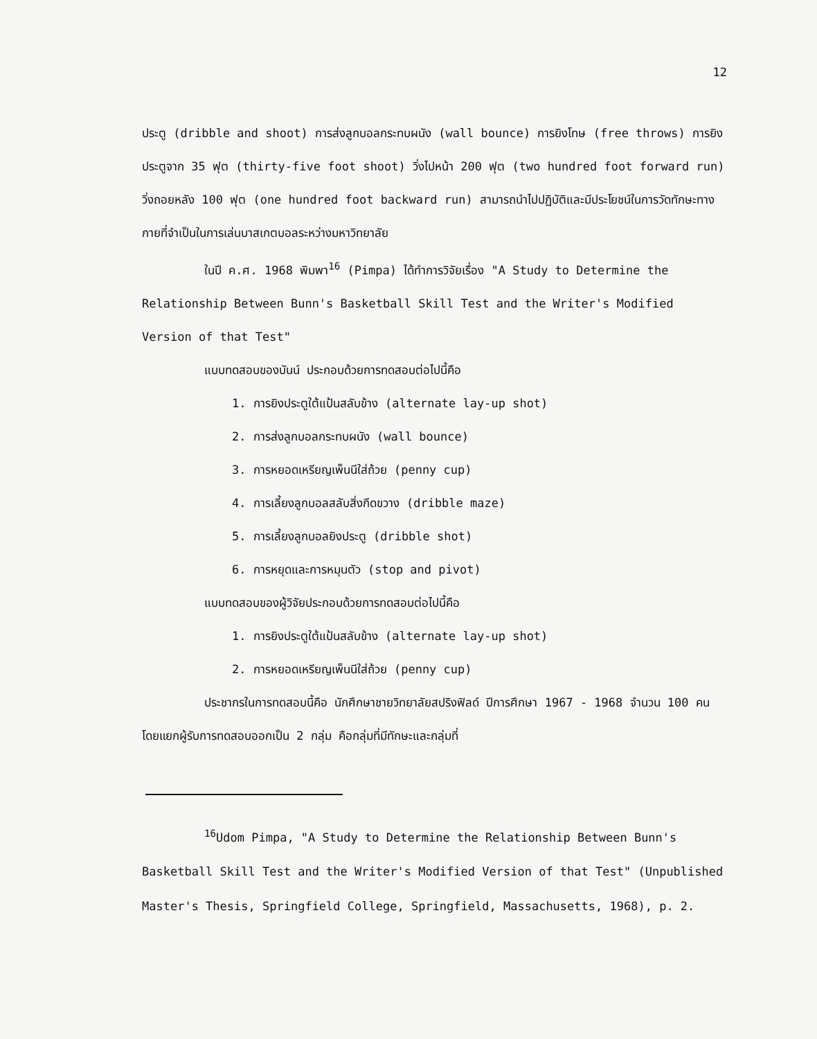12
ประตู (dribble and shoot) การส่งลูกบอลกระทบผนัง (wall bounce) การยิงโทษ (free throws) การยิงประตูจาก 35 ฟุต (thirty-five foot shoot) วิ่งไปหน้า 200 ฟุต (two hundred foot forward run) วิ่งถอยหลัง 100 ฟุต (one hundred foot backward run) สามารถนำไปปฏิบัติและมีประโยชน์ในการวัดทักษะทางกายที่จำเป็นในการเล่นบาสเกตบอลระหว่างมหาวิทยาลัย
ในปี ค.ศ. 1968 พิมพา<sup>16</sup> (Pimpa) ได้ทำการวิจัยเรื่อง "A Study to Determine the Relationship Between Bunn's Basketball Skill Test and the Writer's Modified Version of that Test"
แบบทดสอบของบันน์ ประกอบด้วยการทดสอบต่อไปนี้คือ
1. การยิงประตูใต้แป้นสลับข้าง (alternate lay-up shot)
2. การส่งลูกบอลกระทบผนัง (wall bounce)
3. การหยอดเหรียญเพ็นนีใส่ถ้วย (penny cup)
4. การเลี้ยงลูกบอลสลับสิ่งกีดขวาง (dribble maze)
5. การเลี้ยงลูกบอลยิงประตู (dribble shot)
6. การหยุดและการหมุนตัว (stop and pivot)
แบบทดสอบของผู้วิจัยประกอบด้วยการทดสอบต่อไปนี้คือ
1. การยิงประตูใต้แป้นสลับข้าง (alternate lay-up shot)
2. การหยอดเหรียญเพ็นนีใส่ถ้วย (penny cup)
ประชากรในการทดสอบนี้คือ นักศึกษาชายวิทยาลัยสปริงฟิลด์ ปีการศึกษา 1967 - 1968 จำนวน 100 คน โดยแยกผู้รับการทดสอบออกเป็น 2 กลุ่ม คือกลุ่มที่มีทักษะและกลุ่มที่
<sup>16</sup> Udom Pimpa, "A Study to Determine the Relationship Between Bunn's Basketball Skill Test and the Writer's Modified Version of that Test" (Unpublished Master's Thesis, Springfield College, Springfield, Massachusetts, 1968), p. 2.